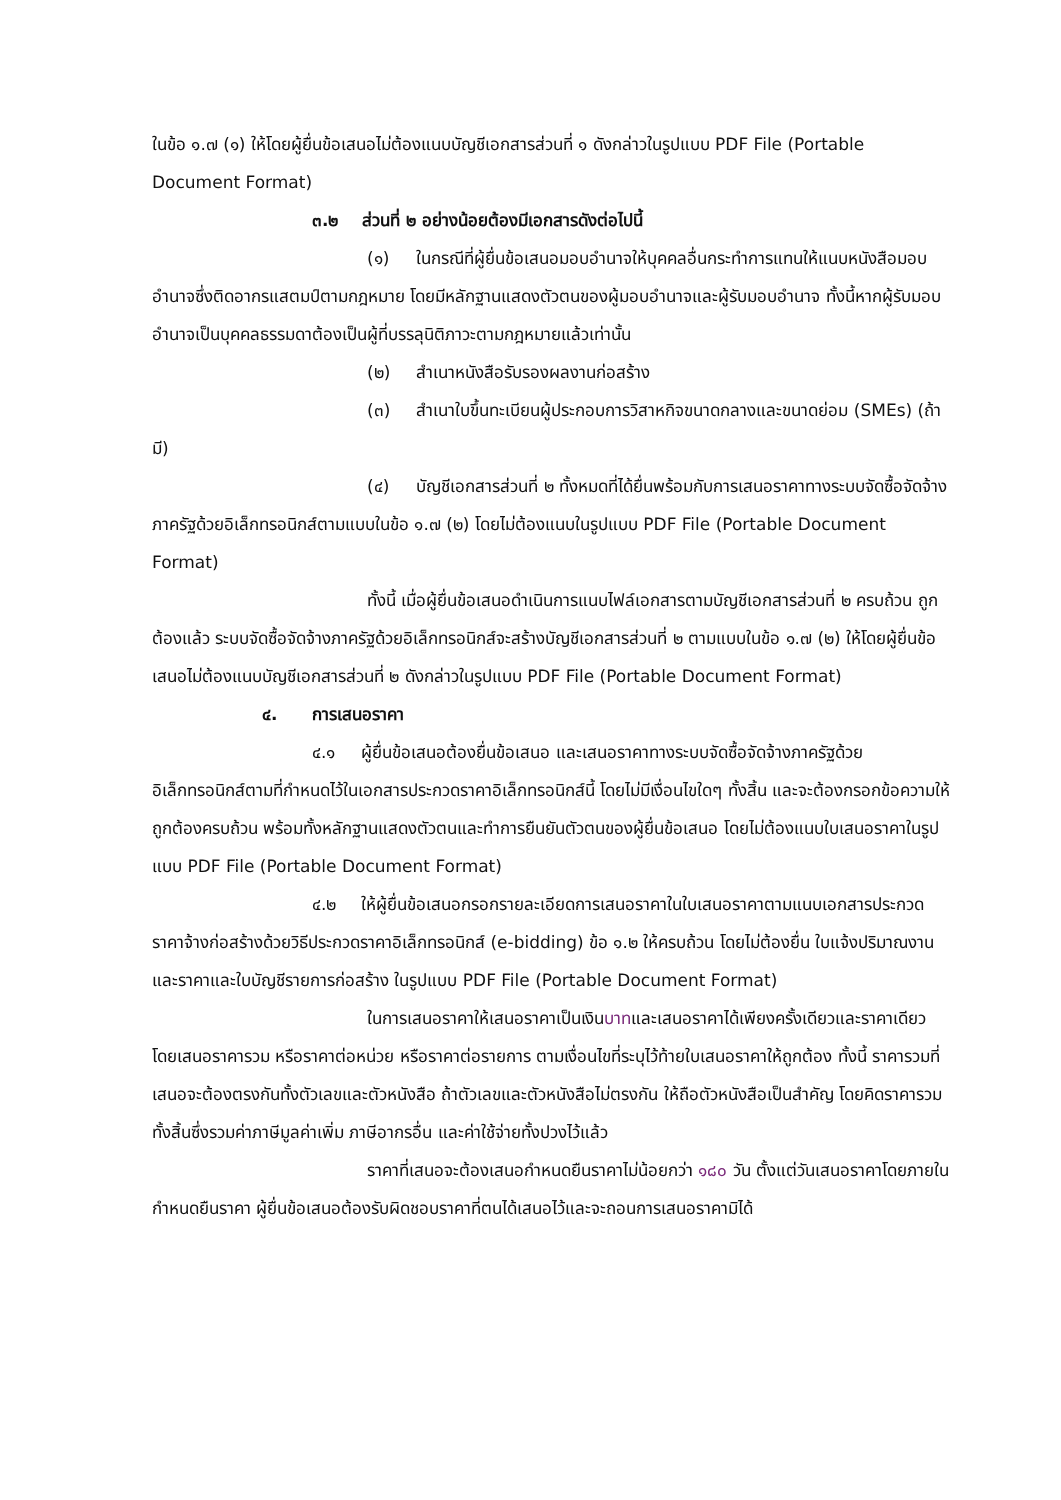ในข้อ ๑.๗ (๑) ให้โดยผู้ยื่นข้อเสนอไม่ต้องแนบบัญชีเอกสารส่วนที่ ๑ ดังกล่าวในรูปแบบ PDF File (Portable Document Format)
๓.๒ ส่วนที่ ๒ อย่างน้อยต้องมีเอกสารดังต่อไปนี้
(๑) ในกรณีที่ผู้ยื่นข้อเสนอมอบอำนาจให้บุคคลอื่นกระทำการแทนให้แนบหนังสือมอบอำนาจซึ่งติดอากรแสตมป์ตามกฎหมาย โดยมีหลักฐานแสดงตัวตนของผู้มอบอำนาจและผู้รับมอบอำนาจ ทั้งนี้หากผู้รับมอบอำนาจเป็นบุคคลธรรมดาต้องเป็นผู้ที่บรรลุนิติภาวะตามกฎหมายแล้วเท่านั้น
(๒) สำเนาหนังสือรับรองผลงานก่อสร้าง
(๓) สำเนาใบขึ้นทะเบียนผู้ประกอบการวิสาหกิจขนาดกลางและขนาดย่อม (SMEs) (ถ้ามี)
(๔) บัญชีเอกสารส่วนที่ ๒ ทั้งหมดที่ได้ยื่นพร้อมกับการเสนอราคาทางระบบจัดซื้อจัดจ้างภาครัฐด้วยอิเล็กทรอนิกส์ตามแบบในข้อ ๑.๗ (๒) โดยไม่ต้องแนบในรูปแบบ PDF File (Portable Document Format)
ทั้งนี้ เมื่อผู้ยื่นข้อเสนอดำเนินการแนบไฟล์เอกสารตามบัญชีเอกสารส่วนที่ ๒ ครบถ้วน ถูกต้องแล้ว ระบบจัดซื้อจัดจ้างภาครัฐด้วยอิเล็กทรอนิกส์จะสร้างบัญชีเอกสารส่วนที่ ๒ ตามแบบในข้อ ๑.๗ (๒) ให้โดยผู้ยื่นข้อเสนอไม่ต้องแนบบัญชีเอกสารส่วนที่ ๒ ดังกล่าวในรูปแบบ PDF File (Portable Document Format)
๔. การเสนอราคา
๔.๑ ผู้ยื่นข้อเสนอต้องยื่นข้อเสนอ และเสนอราคาทางระบบจัดซื้อจัดจ้างภาครัฐด้วยอิเล็กทรอนิกส์ตามที่กำหนดไว้ในเอกสารประกวดราคาอิเล็กทรอนิกส์นี้ โดยไม่มีเงื่อนไขใดๆ ทั้งสิ้น และจะต้องกรอกข้อความให้ถูกต้องครบถ้วน พร้อมทั้งหลักฐานแสดงตัวตนและทำการยืนยันตัวตนของผู้ยื่นข้อเสนอ โดยไม่ต้องแนบใบเสนอราคาในรูปแบบ PDF File (Portable Document Format)
๔.๒ ให้ผู้ยื่นข้อเสนอกรอกรายละเอียดการเสนอราคาในใบเสนอราคาตามแนบเอกสารประกวดราคาจ้างก่อสร้างด้วยวิธีประกวดราคาอิเล็กทรอนิกส์ (e-bidding) ข้อ ๑.๒ ให้ครบถ้วน โดยไม่ต้องยื่น ใบแจ้งปริมาณงานและราคาและใบบัญชีรายการก่อสร้าง ในรูปแบบ PDF File (Portable Document Format)
ในการเสนอราคาให้เสนอราคาเป็นเงินบาทและเสนอราคาได้เพียงครั้งเดียวและราคาเดียว โดยเสนอราคารวม หรือราคาต่อหน่วย หรือราคาต่อรายการ ตามเงื่อนไขที่ระบุไว้ท้ายใบเสนอราคาให้ถูกต้อง ทั้งนี้ ราคารวมที่เสนอจะต้องตรงกันทั้งตัวเลขและตัวหนังสือ ถ้าตัวเลขและตัวหนังสือไม่ตรงกัน ให้ถือตัวหนังสือเป็นสำคัญ โดยคิดราคารวมทั้งสิ้นซึ่งรวมค่าภาษีมูลค่าเพิ่ม ภาษีอากรอื่น และค่าใช้จ่ายทั้งปวงไว้แล้ว
ราคาที่เสนอจะต้องเสนอกำหนดยืนราคาไม่น้อยกว่า ๑๘๐ วัน ตั้งแต่วันเสนอราคาโดยภายในกำหนดยืนราคา ผู้ยื่นข้อเสนอต้องรับผิดชอบราคาที่ตนได้เสนอไว้และจะถอนการเสนอราคามิได้